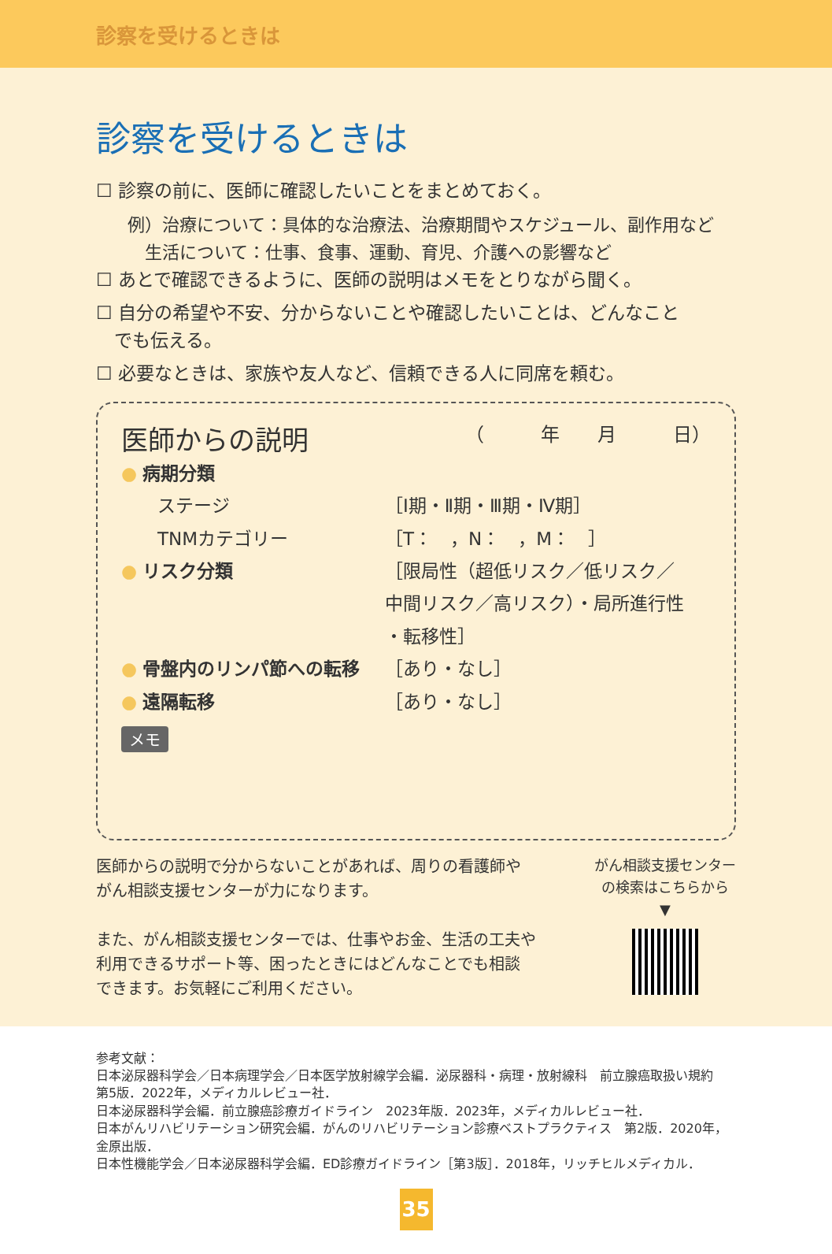診察を受けるときは
診察を受けるときは
☐ 診察の前に、医師に確認したいことをまとめておく。
例）治療について：具体的な治療法、治療期間やスケジュール、副作用など
 生活について：仕事、食事、運動、育児、介護への影響など
☐ あとで確認できるように、医師の説明はメモをとりながら聞く。
☐ 自分の希望や不安、分からないことや確認したいことは、どんなこと
 でも伝える。
☐ 必要なときは、家族や友人など、信頼できる人に同席を頼む。
医師からの説明 （   年  月   日）
● 病期分類
  ステージ ［Ⅰ期・Ⅱ期・Ⅲ期・Ⅳ期］
  TNMカテゴリー ［T： ，N： ，M： ］
● リスク分類 ［限局性（超低リスク／低リスク／
中間リスク／高リスク）・局所進行性
・転移性］
● 骨盤内のリンパ節への転移 ［あり・なし］
● 遠隔転移 ［あり・なし］
メモ
医師からの説明で分からないことがあれば、周りの看護師や
がん相談支援センターが力になります。
また、がん相談支援センターでは、仕事やお金、生活の工夫や
利用できるサポート等、困ったときにはどんなことでも相談
できます。お気軽にご利用ください。
がん相談支援センター
の検索はこちらから
▼
参考文献：
日本泌尿器科学会／日本病理学会／日本医学放射線学会編．泌尿器科・病理・放射線科　前立腺癌取扱い規約　第5版．2022年，メディカルレビュー社．
日本泌尿器科学会編．前立腺癌診療ガイドライン　2023年版．2023年，メディカルレビュー社．
日本がんリハビリテーション研究会編．がんのリハビリテーション診療ベストプラクティス　第2版．2020年，金原出版．
日本性機能学会／日本泌尿器科学会編．ED診療ガイドライン［第3版］．2018年，リッチヒルメディカル．
35